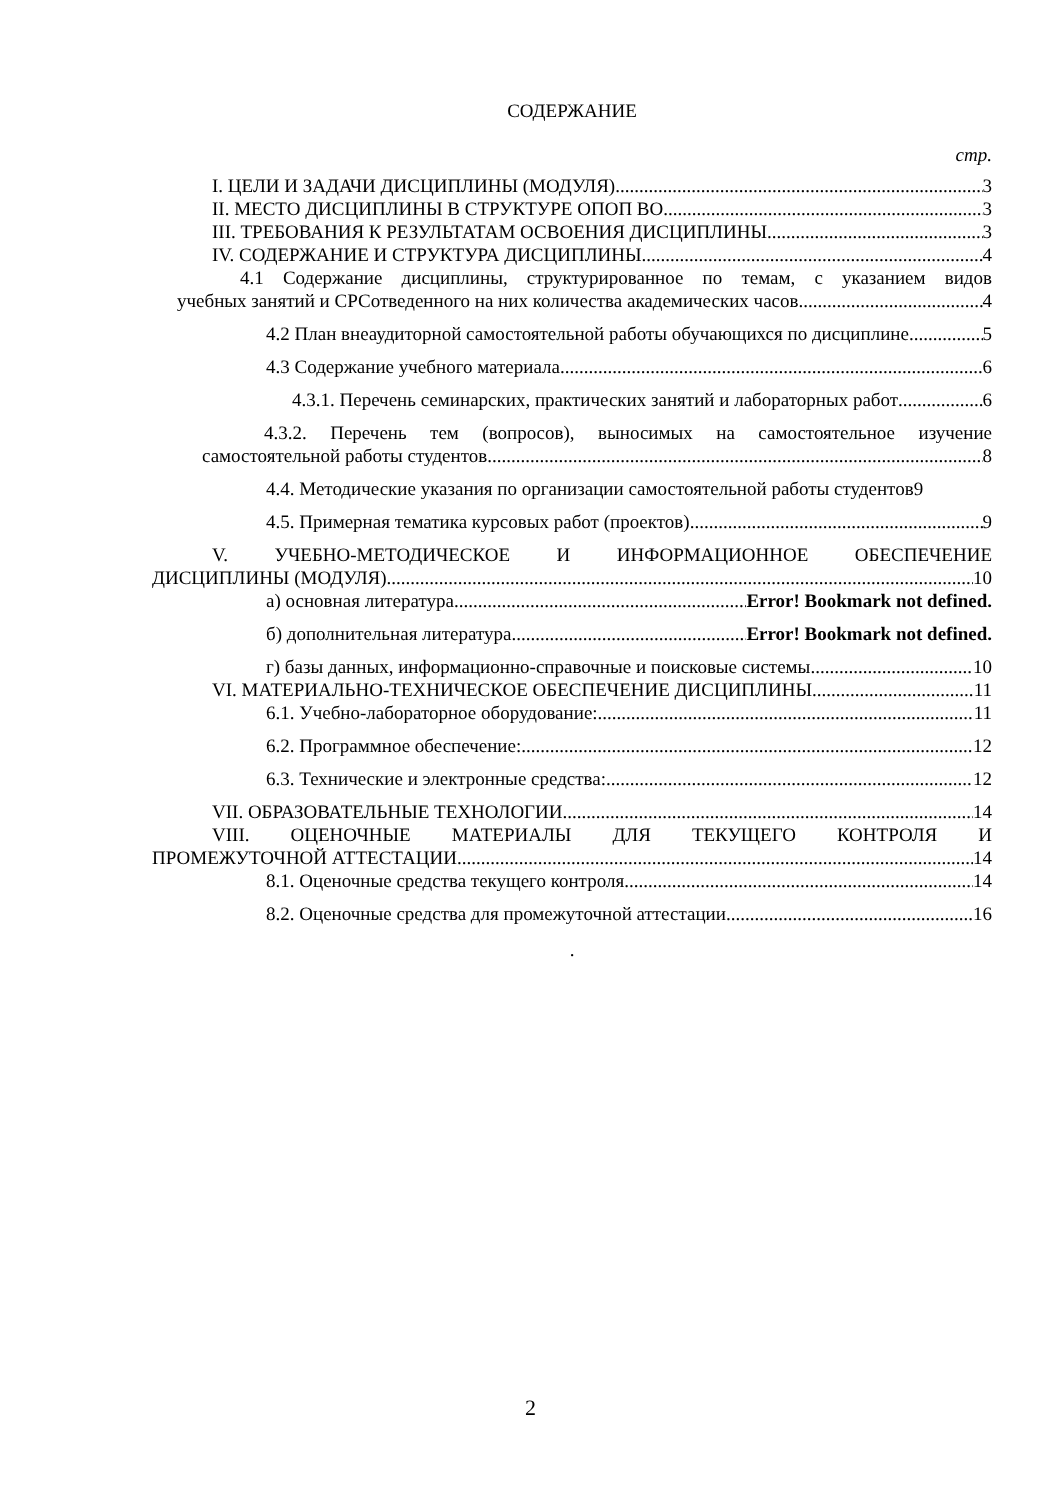СОДЕРЖАНИЕ
стр.
I. ЦЕЛИ И ЗАДАЧИ ДИСЦИПЛИНЫ (МОДУЛЯ) 3
II. МЕСТО ДИСЦИПЛИНЫ В СТРУКТУРЕ ОПОП ВО 3
III. ТРЕБОВАНИЯ К РЕЗУЛЬТАТАМ ОСВОЕНИЯ ДИСЦИПЛИНЫ 3
IV. СОДЕРЖАНИЕ И СТРУКТУРА ДИСЦИПЛИНЫ 4
4.1 Содержание дисциплины, структурированное по темам, с указанием видов
учебных занятий и СРСотведенного на них количества академических часов 4
4.2 План внеаудиторной самостоятельной работы обучающихся по дисциплине 5
4.3 Содержание учебного материала 6
4.3.1. Перечень семинарских, практических занятий и лабораторных работ 6
4.3.2. Перечень тем (вопросов), выносимых на самостоятельное изучение
самостоятельной работы студентов 8
4.4. Методические указания по организации самостоятельной работы студентов 9
4.5. Примерная тематика курсовых работ (проектов) 9
V. УЧЕБНО-МЕТОДИЧЕСКОЕ И ИНФОРМАЦИОННОЕ ОБЕСПЕЧЕНИЕ
ДИСЦИПЛИНЫ (МОДУЛЯ) 10
а) основная литература Error! Bookmark not defined.
б) дополнительная литература Error! Bookmark not defined.
г) базы данных, информационно-справочные и поисковые системы 10
VI. МАТЕРИАЛЬНО-ТЕХНИЧЕСКОЕ ОБЕСПЕЧЕНИЕ ДИСЦИПЛИНЫ 11
6.1. Учебно-лабораторное оборудование: 11
6.2. Программное обеспечение: 12
6.3. Технические и электронные средства: 12
VII. ОБРАЗОВАТЕЛЬНЫЕ ТЕХНОЛОГИИ 14
VIII. ОЦЕНОЧНЫЕ МАТЕРИАЛЫ ДЛЯ ТЕКУЩЕГО КОНТРОЛЯ И
ПРОМЕЖУТОЧНОЙ АТТЕСТАЦИИ 14
8.1. Оценочные средства текущего контроля 14
8.2. Оценочные средства для промежуточной аттестации 16
.
2